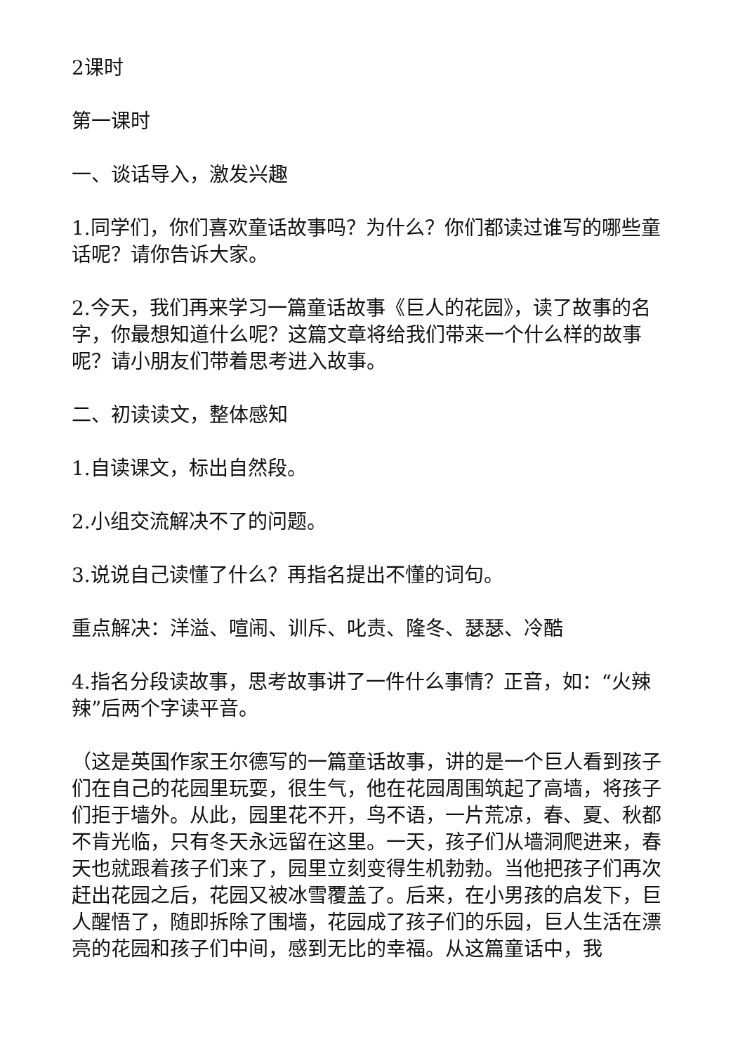2课时
第一课时
一、谈话导入，激发兴趣
1.同学们，你们喜欢童话故事吗？为什么？你们都读过谁写的哪些童话呢？请你告诉大家。
2.今天，我们再来学习一篇童话故事《巨人的花园》，读了故事的名字，你最想知道什么呢？这篇文章将给我们带来一个什么样的故事呢？请小朋友们带着思考进入故事。
二、初读读文，整体感知
1.自读课文，标出自然段。
2.小组交流解决不了的问题。
3.说说自己读懂了什么？再指名提出不懂的词句。
重点解决：洋溢、喧闹、训斥、叱责、隆冬、瑟瑟、冷酷
4.指名分段读故事，思考故事讲了一件什么事情？正音，如：“火辣辣”后两个字读平音。
（这是英国作家王尔德写的一篇童话故事，讲的是一个巨人看到孩子们在自己的花园里玩耍，很生气，他在花园周围筑起了高墙，将孩子们拒于墙外。从此，园里花不开，鸟不语，一片荒凉，春、夏、秋都不肯光临，只有冬天永远留在这里。一天，孩子们从墙洞爬进来，春天也就跟着孩子们来了，园里立刻变得生机勃勃。当他把孩子们再次赶出花园之后，花园又被冰雪覆盖了。后来，在小男孩的启发下，巨人醒悟了，随即拆除了围墙，花园成了孩子们的乐园，巨人生活在漂亮的花园和孩子们中间，感到无比的幸福。从这篇童话中，我